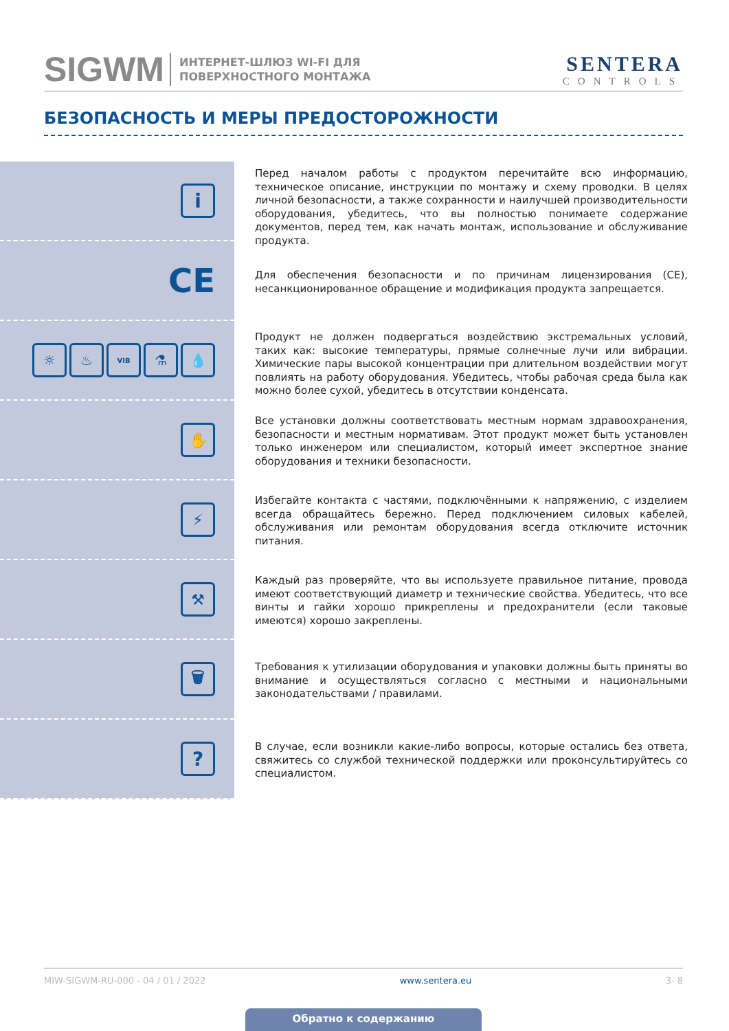SIGWM ИНТЕРНЕТ-ШЛЮЗ WI-FI ДЛЯ
ПОВЕРХНОСТНОГО МОНТАЖА SENTERA
CONTROLS
БЕЗОПАСНОСТЬ И МЕРЫ ПРЕДОСТОРОЖНОСТИ
i
Перед началом работы с продуктом перечитайте всю информацию, техническое описание, инструкции по монтажу и схему проводки. В целях личной безопасности, а также сохранности и наилучшей производительности оборудования, убедитесь, что вы полностью понимаете содержание документов, перед тем, как начать монтаж, использование и обслуживание продукта.
CE
Для обеспечения безопасности и по причинам лицензирования (CE), несанкционированное обращение и модификация продукта запрещается.
☼ ♨
VIB
⚗ 💧
Продукт не должен подвергаться воздействию экстремальных условий, таких как: высокие температуры, прямые солнечные лучи или вибрации. Химические пары высокой концентрации при длительном воздействии могут повлиять на работу оборудования. Убедитесь, чтобы рабочая среда была как можно более сухой, убедитесь в отсутствии конденсата.
✋
Все установки должны соответствовать местным нормам здравоохранения, безопасности и местным нормативам. Этот продукт может быть установлен только инженером или специалистом, который имеет экспертное знание оборудования и техники безопасности.
⚡
Избегайте контакта с частями, подключёнными к напряжению, с изделием всегда обращайтесь бережно. Перед подключением силовых кабелей, обслуживания или ремонтам оборудования всегда отключите источник питания.
⚒
Каждый раз проверяйте, что вы используете правильное питание, провода имеют соответствующий диаметр и технические свойства. Убедитесь, что все винты и гайки хорошо прикреплены и предохранители (если таковые имеются) хорошо закреплены.
🗑
Требования к утилизации оборудования и упаковки должны быть приняты во внимание и осуществляться согласно с местными и национальными законодательствами / правилами.
?
В случае, если возникли какие-либо вопросы, которые остались без ответа, свяжитесь со службой технической поддержки или проконсультируйтесь со специалистом.
MIW-SIGWM-RU-000 - 04 / 01 / 2022 www.sentera.eu 3- 8
Обратно к содержанию